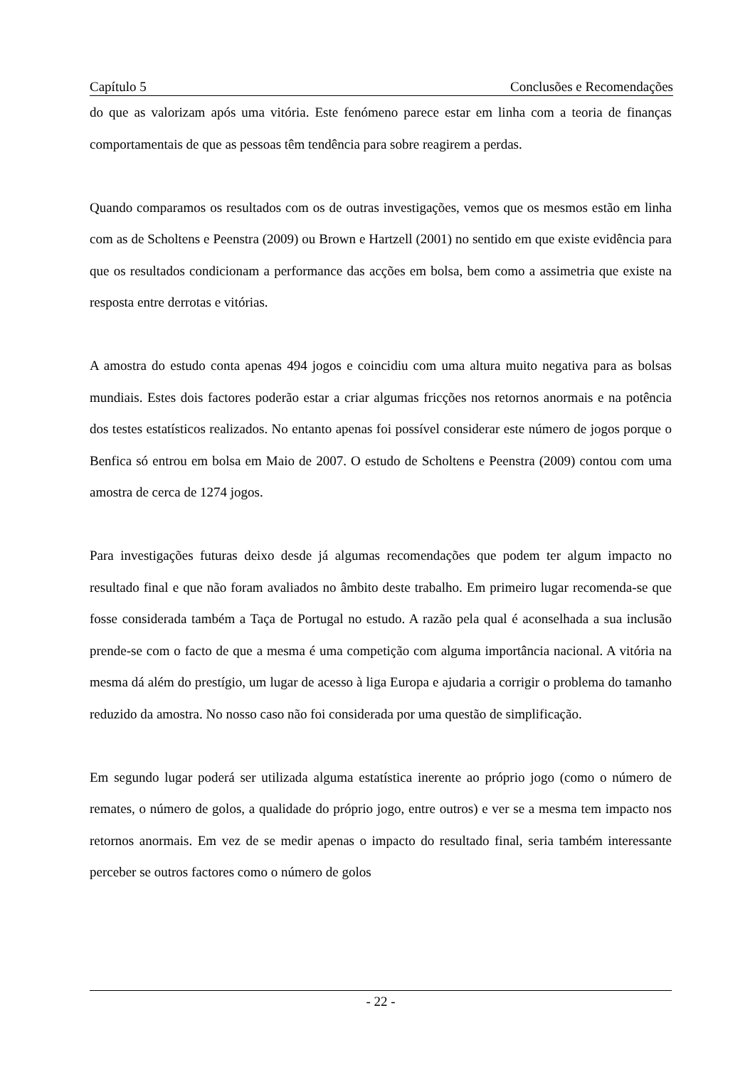Capítulo 5 Conclusões e Recomendações
do que as valorizam após uma vitória. Este fenómeno parece estar em linha com a teoria de finanças comportamentais de que as pessoas têm tendência para sobre reagirem a perdas.
Quando comparamos os resultados com os de outras investigações, vemos que os mesmos estão em linha com as de Scholtens e Peenstra (2009) ou Brown e Hartzell (2001) no sentido em que existe evidência para que os resultados condicionam a performance das acções em bolsa, bem como a assimetria que existe na resposta entre derrotas e vitórias.
A amostra do estudo conta apenas 494 jogos e coincidiu com uma altura muito negativa para as bolsas mundiais. Estes dois factores poderão estar a criar algumas fricções nos retornos anormais e na potência dos testes estatísticos realizados. No entanto apenas foi possível considerar este número de jogos porque o Benfica só entrou em bolsa em Maio de 2007. O estudo de Scholtens e Peenstra (2009) contou com uma amostra de cerca de 1274 jogos.
Para investigações futuras deixo desde já algumas recomendações que podem ter algum impacto no resultado final e que não foram avaliados no âmbito deste trabalho. Em primeiro lugar recomenda-se que fosse considerada também a Taça de Portugal no estudo. A razão pela qual é aconselhada a sua inclusão prende-se com o facto de que a mesma é uma competição com alguma importância nacional. A vitória na mesma dá além do prestígio, um lugar de acesso à liga Europa e ajudaria a corrigir o problema do tamanho reduzido da amostra. No nosso caso não foi considerada por uma questão de simplificação.
Em segundo lugar poderá ser utilizada alguma estatística inerente ao próprio jogo (como o número de remates, o número de golos, a qualidade do próprio jogo, entre outros) e ver se a mesma tem impacto nos retornos anormais. Em vez de se medir apenas o impacto do resultado final, seria também interessante perceber se outros factores como o número de golos
- 22 -